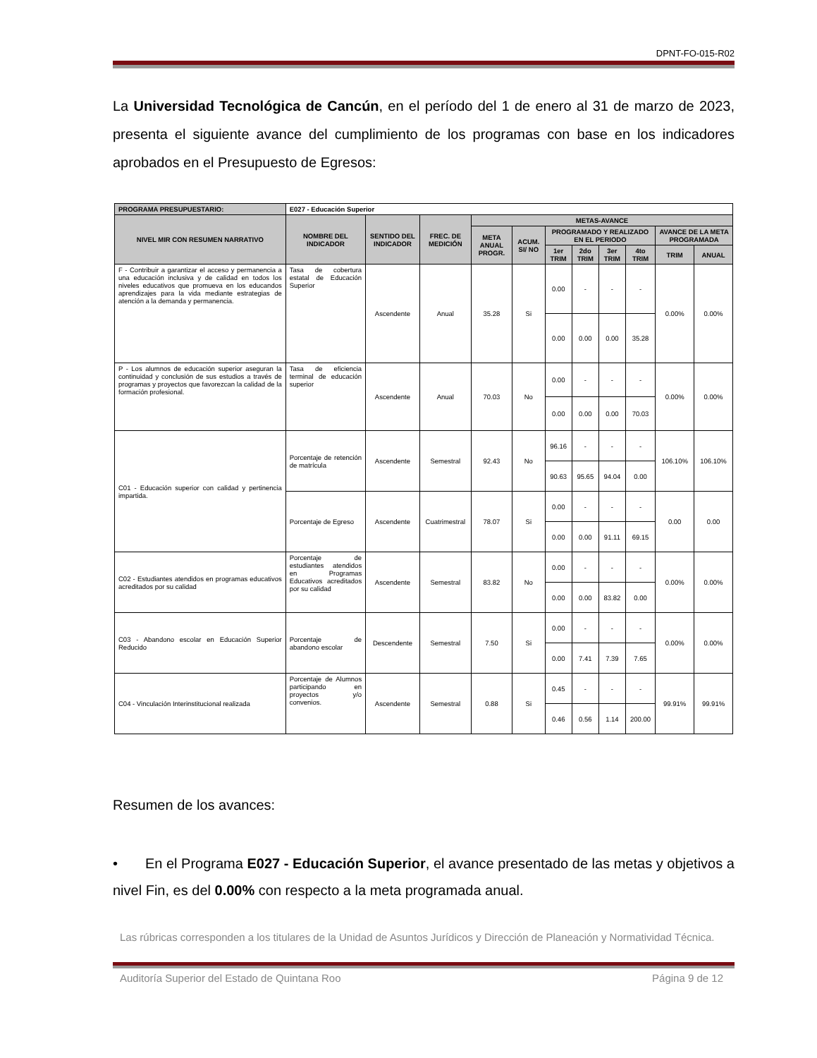DPNT-FO-015-R02
La Universidad Tecnológica de Cancún, en el período del 1 de enero al 31 de marzo de 2023, presenta el siguiente avance del cumplimiento de los programas con base en los indicadores aprobados en el Presupuesto de Egresos:
| PROGRAMA PRESUPUESTARIO: | E027 - Educación Superior | | | | | | | | | | |
| NIVEL MIR CON RESUMEN NARRATIVO | NOMBRE DEL INDICADOR | SENTIDO DEL INDICADOR | FREC. DE MEDICIÓN | METAS-AVANCE | | | | | | | |
| | | | | META ANUAL PROGR. | ACUM. SI/ NO | PROGRAMADO Y REALIZADO EN EL PERIODO | | | | AVANCE DE LA META PROGRAMADA | |
| | | | | | | 1er TRIM | 2do TRIM | 3er TRIM | 4to TRIM | TRIM | ANUAL |
| F - Contribuir a garantizar el acceso y permanencia a una educación inclusiva y de calidad en todos los niveles educativos que promueva en los educandos aprendizajes para la vida mediante estrategias de atención a la demanda y permanencia. | Tasa de cobertura estatal de Educación Superior | Ascendente | Anual | 35.28 | Si | 0.00 | - | - | - | 0.00% | 0.00% |
| | | | | | | 0.00 | 0.00 | 0.00 | 35.28 | | |
| P - Los alumnos de educación superior aseguran la continuidad y conclusión de sus estudios a través de programas y proyectos que favorezcan la calidad de la formación profesional. | Tasa de eficiencia terminal de educación superior | Ascendente | Anual | 70.03 | No | 0.00 | - | - | - | 0.00% | 0.00% |
| | | | | | | 0.00 | 0.00 | 0.00 | 70.03 | | |
| C01 - Educación superior con calidad y pertinencia impartida. | Porcentaje de retención de matrícula | Ascendente | Semestral | 92.43 | No | 96.16 | - | - | - | 106.10% | 106.10% |
| | | | | | | 90.63 | 95.65 | 94.04 | 0.00 | | |
| | Porcentaje de Egreso | Ascendente | Cuatrimestral | 78.07 | Si | 0.00 | - | - | - | 0.00 | 0.00 |
| | | | | | | 0.00 | 0.00 | 91.11 | 69.15 | | |
| C02 - Estudiantes atendidos en programas educativos acreditados por su calidad | Porcentaje de estudiantes atendidos en Programas Educativos acreditados por su calidad | Ascendente | Semestral | 83.82 | No | 0.00 | - | - | - | 0.00% | 0.00% |
| | | | | | | 0.00 | 0.00 | 83.82 | 0.00 | | |
| C03 - Abandono escolar en Educación Superior Reducido | Porcentaje de abandono escolar | Descendente | Semestral | 7.50 | Si | 0.00 | - | - | - | 0.00% | 0.00% |
| | | | | | | 0.00 | 7.41 | 7.39 | 7.65 | | |
| C04 - Vinculación Interinstitucional realizada | Porcentaje de Alumnos participando en proyectos y/o convenios. | Ascendente | Semestral | 0.88 | Si | 0.45 | - | - | - | 99.91% | 99.91% |
| | | | | | | 0.46 | 0.56 | 1.14 | 200.00 | | |
Resumen de los avances:
• En el Programa E027 - Educación Superior, el avance presentado de las metas y objetivos a nivel Fin, es del 0.00% con respecto a la meta programada anual.
Las rúbricas corresponden a los titulares de la Unidad de Asuntos Jurídicos y Dirección de Planeación y Normatividad Técnica.
Auditoría Superior del Estado de Quintana Roo Página 9 de 12